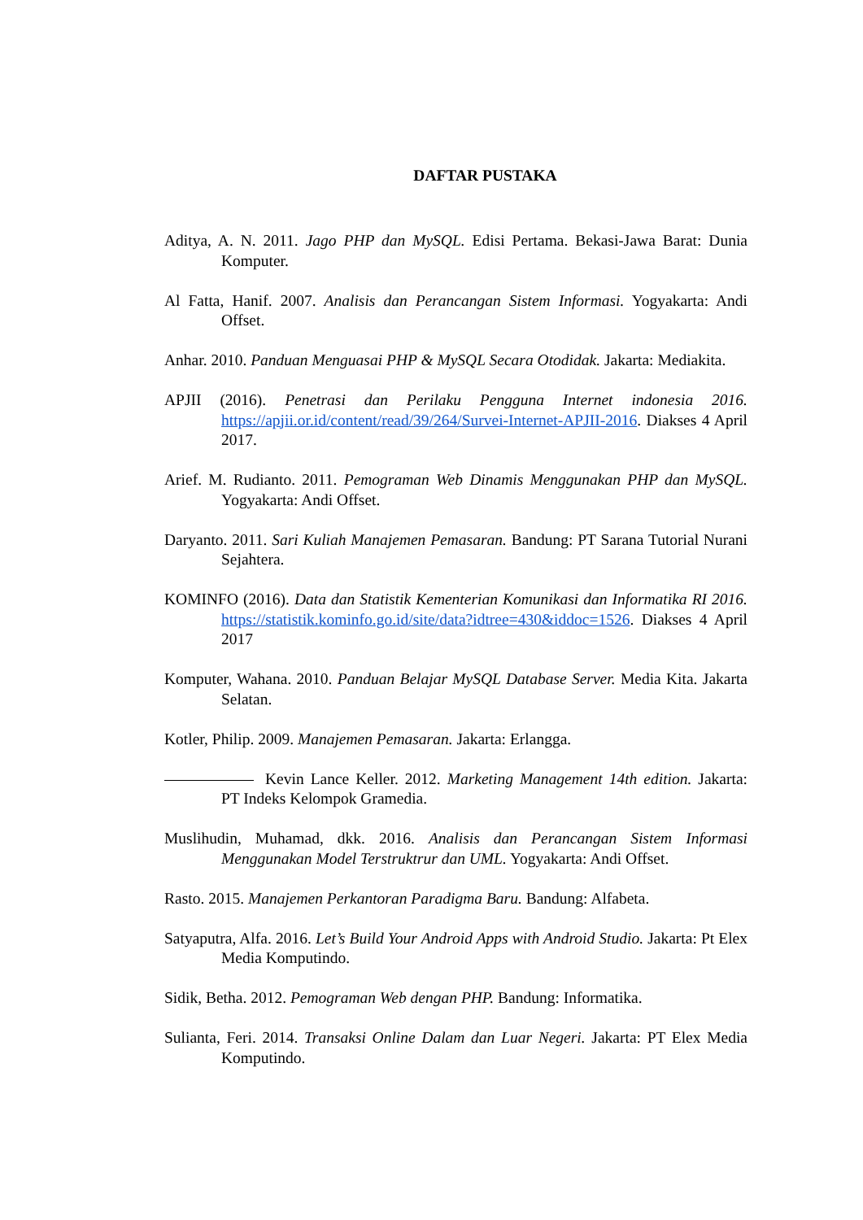DAFTAR PUSTAKA
Aditya, A. N. 2011. Jago PHP dan MySQL. Edisi Pertama. Bekasi-Jawa Barat: Dunia Komputer.
Al Fatta, Hanif. 2007. Analisis dan Perancangan Sistem Informasi. Yogyakarta: Andi Offset.
Anhar. 2010. Panduan Menguasai PHP & MySQL Secara Otodidak. Jakarta: Mediakita.
APJII (2016). Penetrasi dan Perilaku Pengguna Internet indonesia 2016. https://apjii.or.id/content/read/39/264/Survei-Internet-APJII-2016. Diakses 4 April 2017.
Arief. M. Rudianto. 2011. Pemograman Web Dinamis Menggunakan PHP dan MySQL. Yogyakarta: Andi Offset.
Daryanto. 2011. Sari Kuliah Manajemen Pemasaran. Bandung: PT Sarana Tutorial Nurani Sejahtera.
KOMINFO (2016). Data dan Statistik Kementerian Komunikasi dan Informatika RI 2016. https://statistik.kominfo.go.id/site/data?idtree=430&iddoc=1526. Diakses 4 April 2017
Komputer, Wahana. 2010. Panduan Belajar MySQL Database Server. Media Kita. Jakarta Selatan.
Kotler, Philip. 2009. Manajemen Pemasaran. Jakarta: Erlangga.
Kevin Lance Keller. 2012. Marketing Management 14th edition. Jakarta: PT Indeks Kelompok Gramedia.
Muslihudin, Muhamad, dkk. 2016. Analisis dan Perancangan Sistem Informasi Menggunakan Model Terstruktrur dan UML. Yogyakarta: Andi Offset.
Rasto. 2015. Manajemen Perkantoran Paradigma Baru. Bandung: Alfabeta.
Satyaputra, Alfa. 2016. Let’s Build Your Android Apps with Android Studio. Jakarta: Pt Elex Media Komputindo.
Sidik, Betha. 2012. Pemograman Web dengan PHP. Bandung: Informatika.
Sulianta, Feri. 2014. Transaksi Online Dalam dan Luar Negeri. Jakarta: PT Elex Media Komputindo.